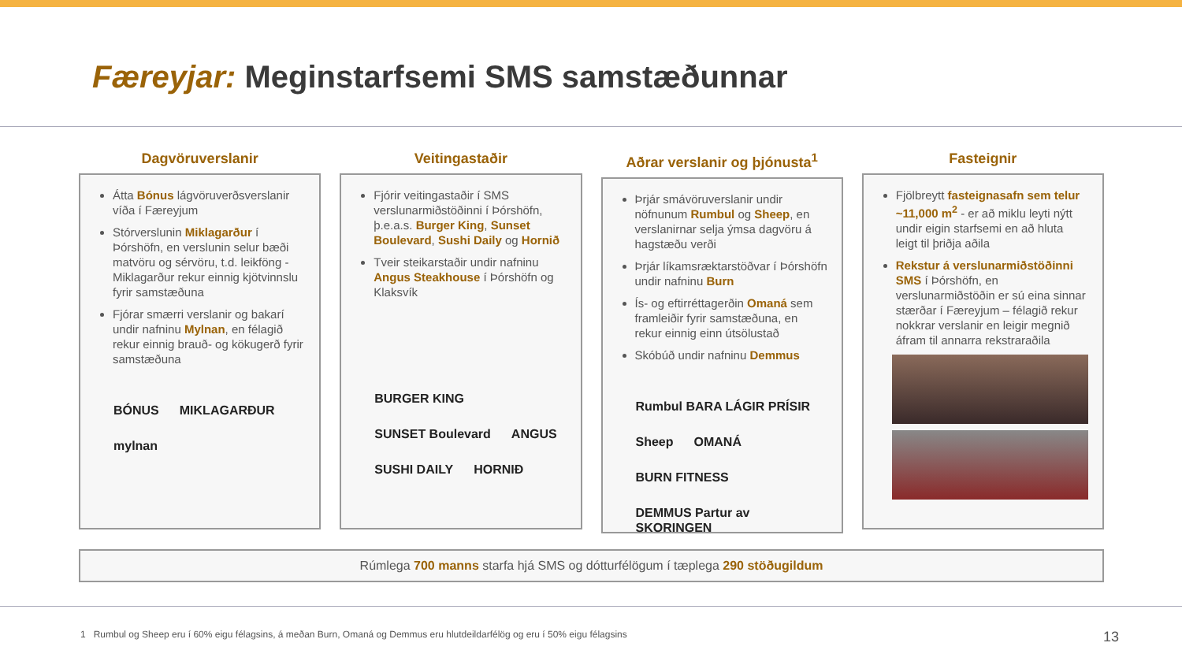Færeyjar: Meginstarfsemi SMS samstæðunnar
Dagvöruverslanir
Átta Bónus lágvöruverðsverslanir víða í Færeyjum
Stórverslunin Miklagarður í Þórshöfn, en verslunin selur bæði matvöru og sérvöru, t.d. leikföng - Miklagarður rekur einnig kjötvinnslu fyrir samstæðuna
Fjórar smærri verslanir og bakarí undir nafninu Mylnan, en félagið rekur einnig brauð- og kökugerð fyrir samstæðuna
BÓNUS MIKLAGARÐUR mylnan
Veitingastaðir
Fjórir veitingastaðir í SMS verslunarmiðstöðinni í Þórshöfn, þ.e.a.s. Burger King, Sunset Boulevard, Sushi Daily og Hornið
Tveir steikarstaðir undir nafninu Angus Steakhouse í Þórshöfn og Klaksvík
BURGER KING SUNSET Boulevard ANGUS SUSHI DAILY HORNIÐ
Aðrar verslanir og þjónusta<sup>1</sup>
Þrjár smávöruverslanir undir nöfnunum Rumbul og Sheep, en verslanirnar selja ýmsa dagvöru á hagstæðu verði
Þrjár líkamsræktarstöðvar í Þórshöfn undir nafninu Burn
Ís- og eftirréttagerðin Omaná sem framleiðir fyrir samstæðuna, en rekur einnig einn útsölustað
Skóbúð undir nafninu Demmus
Rumbul BARA LÁGIR PRÍSIR Sheep OMANÁ BURN FITNESS DEMMUS Partur av SKORINGEN
Fasteignir
Fjölbreytt fasteignasafn sem telur ~11,000 m<sup>2</sup> - er að miklu leyti nýtt undir eigin starfsemi en að hluta leigt til þriðja aðila
Rekstur á verslunarmiðstöðinni SMS í Þórshöfn, en verslunarmiðstöðin er sú eina sinnar stærðar í Færeyjum – félagið rekur nokkrar verslanir en leigir megnið áfram til annarra rekstraraðila
Rúmlega 700 manns starfa hjá SMS og dótturfélögum í tæplega 290 stöðugildum
1 Rumbul og Sheep eru í 60% eigu félagsins, á meðan Burn, Omaná og Demmus eru hlutdeildarfélög og eru í 50% eigu félagsins 13